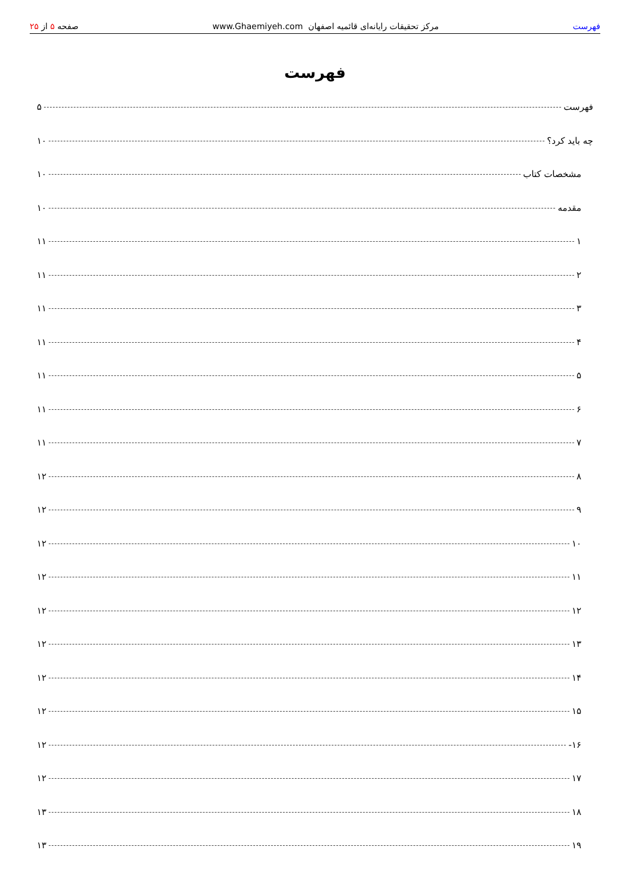فهرست
مرکز تحقیقات رایانه‌ای قائمیه اصفهان www.Ghaemiyeh.com
صفحه ۵ از ۲۵
فهرست
فهرست ۵
چه باید کرد؟ ۱۰
مشخصات کتاب ۱۰
مقدمه ۱۰
۱ ۱۱
۲ ۱۱
۳ ۱۱
۴ ۱۱
۵ ۱۱
۶ ۱۱
۷ ۱۱
۸ ۱۲
۹ ۱۲
۱۰ ۱۲
۱۱ ۱۲
۱۲ ۱۲
۱۳ ۱۲
۱۴ ۱۲
۱۵ ۱۲
۱۶- ۱۲
۱۷ ۱۲
۱۸ ۱۳
۱۹ ۱۳